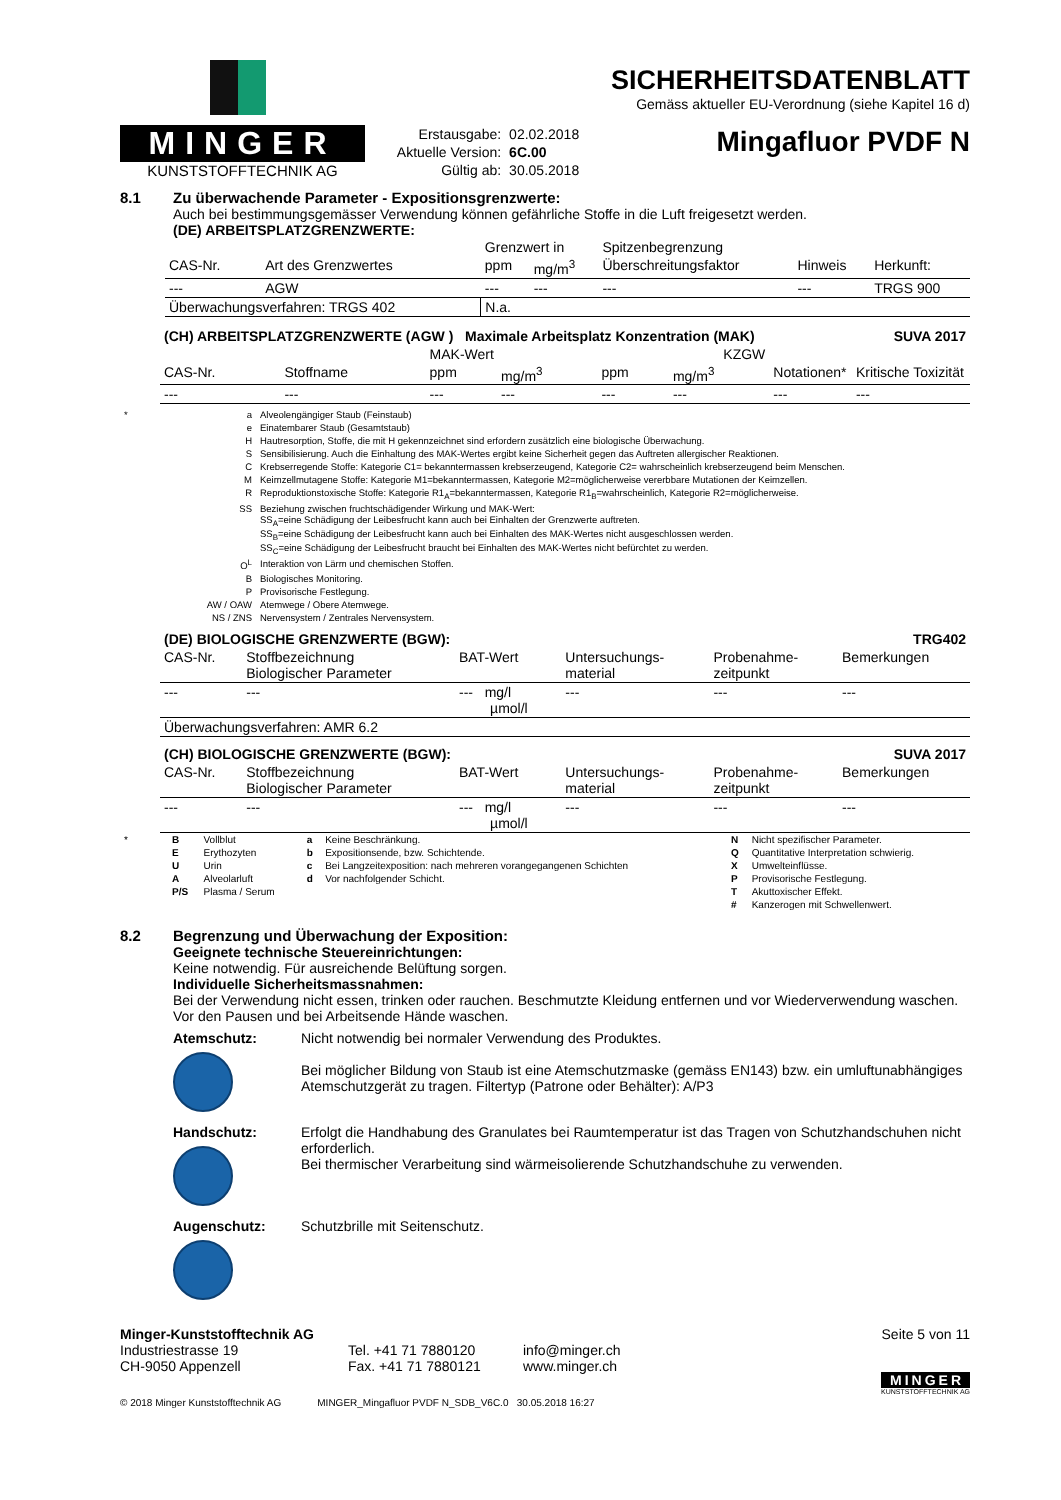MINGER
KUNSTSTOFFTECHNIK AG
| Erstausgabe: | 02.02.2018 |
| Aktuelle Version: | 6C.00 |
| Gültig ab: | 30.05.2018 |
SICHERHEITSDATENBLATT
Gemäss aktueller EU-Verordnung (siehe Kapitel 16 d)
Mingafluor PVDF N
8.1 Zu überwachende Parameter - Expositionsgrenzwerte:
Auch bei bestimmungsgemässer Verwendung können gefährliche Stoffe in die Luft freigesetzt werden.
(DE) ARBEITSPLATZGRENZWERTE:
| | | Grenzwert in | | Spitzenbegrenzung | | |
| CAS-Nr. | Art des Grenzwertes | ppm | mg/m<sup>3</sup> | Überschreitungsfaktor | Hinweis | Herkunft: |
| --- | AGW | --- | --- | --- | --- | TRGS 900 |
| Überwachungsverfahren: TRGS 402 | | N.a. | | | | |
| (CH) ARBEITSPLATZGRENZWERTE (AGW ) Maximale Arbeitsplatz Konzentration (MAK) | | | | | | SUVA 2017 | |
| | | MAK-Wert | | KZGW | | | |
| CAS-Nr. | Stoffname | ppm | mg/m<sup>3</sup> | ppm | mg/m<sup>3</sup> | Notationen* | Kritische Toxizität |
| --- | --- | --- | --- | --- | --- | --- | --- |
| * | a | Alveolengängiger Staub (Feinstaub) |
| | e | Einatembarer Staub (Gesamtstaub) |
| | H | Hautresorption, Stoffe, die mit H gekennzeichnet sind erfordern zusätzlich eine biologische Überwachung. |
| | S | Sensibilisierung. Auch die Einhaltung des MAK-Wertes ergibt keine Sicherheit gegen das Auftreten allergischer Reaktionen. |
| | C | Krebserregende Stoffe: Kategorie C1= bekanntermassen krebserzeugend, Kategorie C2= wahrscheinlich krebserzeugend beim Menschen. |
| | M | Keimzellmutagene Stoffe: Kategorie M1=bekanntermassen, Kategorie M2=möglicherweise vererbbare Mutationen der Keimzellen. |
| | R | Reproduktionstoxische Stoffe: Kategorie R1<sub>A</sub>=bekanntermassen, Kategorie R1<sub>B</sub>=wahrscheinlich, Kategorie R2=möglicherweise. |
| | SS | Beziehung zwischen fruchtschädigender Wirkung und MAK-Wert: SS<sub>A</sub>=eine Schädigung der Leibesfrucht kann auch bei Einhalten der Grenzwerte auftreten. SS<sub>B</sub>=eine Schädigung der Leibesfrucht kann auch bei Einhalten des MAK-Wertes nicht ausgeschlossen werden. SS<sub>C</sub>=eine Schädigung der Leibesfrucht braucht bei Einhalten des MAK-Wertes nicht befürchtet zu werden. |
| | O<sup>L</sup> | Interaktion von Lärm und chemischen Stoffen. |
| | B | Biologisches Monitoring. |
| | P | Provisorische Festlegung. |
| | AW / OAW | Atemwege / Obere Atemwege. |
| | NS / ZNS | Nervensystem / Zentrales Nervensystem. |
| (DE) BIOLOGISCHE GRENZWERTE (BGW): | | | | | TRG402 |
| CAS-Nr. | Stoffbezeichnung Biologischer Parameter | BAT-Wert | Untersuchungs- material | Probenahme- zeitpunkt | Bemerkungen |
| --- | --- | --- mg/l µmol/l | --- | --- | --- |
| Überwachungsverfahren: AMR 6.2 | | | | | |
| (CH) BIOLOGISCHE GRENZWERTE (BGW): | | | | | SUVA 2017 |
| CAS-Nr. | Stoffbezeichnung Biologischer Parameter | BAT-Wert | Untersuchungs- material | Probenahme- zeitpunkt | Bemerkungen |
| --- | --- | --- mg/l µmol/l | --- | --- | --- |
| * | B | Vollblut | a | Keine Beschränkung. | N | Nicht spezifischer Parameter. |
| | E | Erythozyten | b | Expositionsende, bzw. Schichtende. | Q | Quantitative Interpretation schwierig. |
| | U | Urin | c | Bei Langzeitexposition: nach mehreren vorangegangenen Schichten | X | Umwelteinflüsse. |
| | A | Alveolarluft | d | Vor nachfolgender Schicht. | P | Provisorische Festlegung. |
| | P/S | Plasma / Serum | | | T | Akuttoxischer Effekt. |
| | | | | | # | Kanzerogen mit Schwellenwert. |
8.2 Begrenzung und Überwachung der Exposition:
Geeignete technische Steuereinrichtungen:
Keine notwendig. Für ausreichende Belüftung sorgen.
Individuelle Sicherheitsmassnahmen:
Bei der Verwendung nicht essen, trinken oder rauchen. Beschmutzte Kleidung entfernen und vor Wiederverwendung waschen. Vor den Pausen und bei Arbeitsende Hände waschen.
Atemschutz: Nicht notwendig bei normaler Verwendung des Produktes.
Bei möglicher Bildung von Staub ist eine Atemschutzmaske (gemäss EN143) bzw. ein umluftunabhängiges Atemschutzgerät zu tragen. Filtertyp (Patrone oder Behälter): A/P3
Handschutz: Erfolgt die Handhabung des Granulates bei Raumtemperatur ist das Tragen von Schutzhandschuhen nicht erforderlich.
Bei thermischer Verarbeitung sind wärmeisolierende Schutzhandschuhe zu verwenden.
Augenschutz: Schutzbrille mit Seitenschutz.
Minger-Kunststofftechnik AG
Industriestrasse 19
CH-9050 Appenzell
Tel. +41 71 7880120
Fax. +41 71 7880121
info@minger.ch
www.minger.ch
Seite 5 von 11
MINGER
KUNSTSTOFFTECHNIK AG
© 2018 Minger Kunststofftechnik AG MINGER_Mingafluor PVDF N_SDB_V6C.0 30.05.2018 16:27